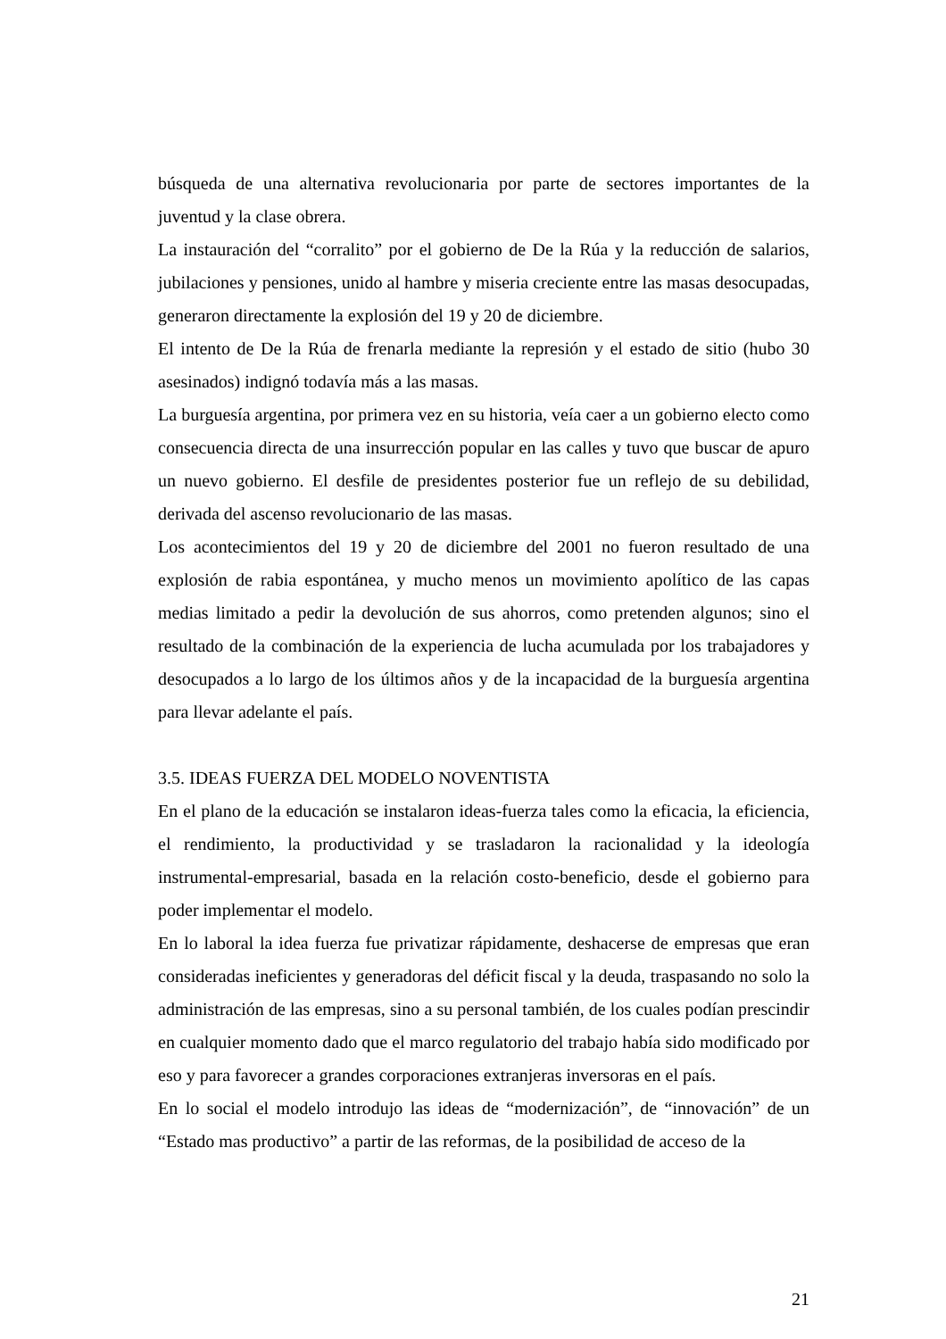búsqueda de una alternativa revolucionaria por parte de sectores importantes de la juventud y la clase obrera.
La instauración del “corralito” por el gobierno de De la Rúa y la reducción de salarios, jubilaciones y pensiones, unido al hambre y miseria creciente entre las masas desocupadas, generaron directamente la explosión del 19 y 20 de diciembre.
El intento de De la Rúa de frenarla mediante la represión y el estado de sitio (hubo 30 asesinados) indignó todavía más a las masas.
La burguesía argentina, por primera vez en su historia, veía caer a un gobierno electo como consecuencia directa de una insurrección popular en las calles y tuvo que buscar de apuro un nuevo gobierno. El desfile de presidentes posterior fue un reflejo de su debilidad, derivada del ascenso revolucionario de las masas.
Los acontecimientos del 19 y 20 de diciembre del 2001 no fueron resultado de una explosión de rabia espontánea, y mucho menos un movimiento apolítico de las capas medias limitado a pedir la devolución de sus ahorros, como pretenden algunos; sino el resultado de la combinación de la experiencia de lucha acumulada por los trabajadores y desocupados a lo largo de los últimos años y de la incapacidad de la burguesía argentina para llevar adelante el país.
3.5. IDEAS FUERZA DEL MODELO NOVENTISTA
En el plano de la educación se instalaron ideas-fuerza tales como la eficacia, la eficiencia, el rendimiento, la productividad y se trasladaron la racionalidad y la ideología instrumental-empresarial, basada en la relación costo-beneficio, desde el gobierno para poder implementar el modelo.
En lo laboral la idea fuerza fue privatizar rápidamente, deshacerse de empresas que eran consideradas ineficientes y generadoras del déficit fiscal y la deuda, traspasando no solo la administración de las empresas, sino a su personal también, de los cuales podían prescindir en cualquier momento dado que el marco regulatorio del trabajo había sido modificado por eso y para favorecer a grandes corporaciones extranjeras inversoras en el país.
En lo social el modelo introdujo las ideas de “modernización”, de “innovación” de un “Estado mas productivo” a partir de las reformas, de la posibilidad de acceso de la
21